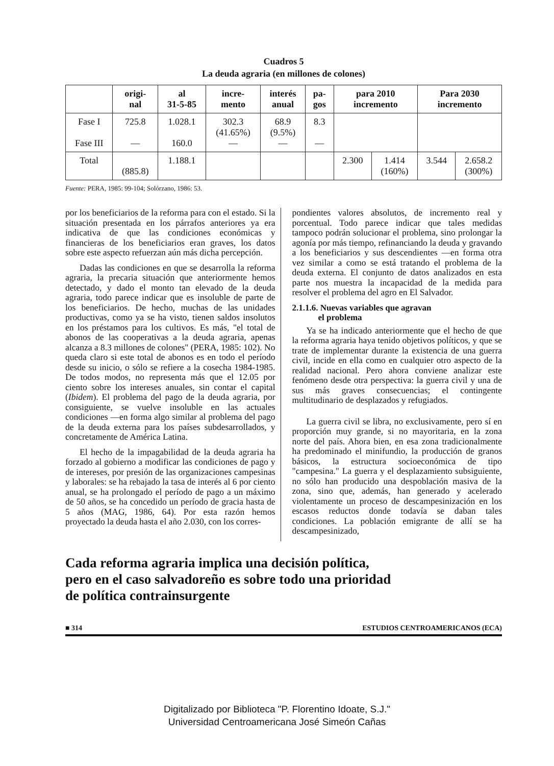Cuadros 5
La deuda agraria (en millones de colones)
| | origi- nal | al 31-5-85 | incre- mento | interés anual | pa- gos | para 2010 incremento | | Para 2030 incremento | |
| --- | --- | --- | --- | --- | --- | --- | --- | --- | --- |
| Fase I Fase III | 725.8 — | 1.028.1 160.0 | 302.3 (41.65%) — | 68.9 (9.5%) — | 8.3 — | | | | |
| Total | (885.8) | 1.188.1 | | | | 2.300 | 1.414 (160%) | 3.544 | 2.658.2 (300%) |
Fuente: PERA, 1985: 99-104; Solórzano, 1986: 53.
por los beneficiarios de la reforma para con el estado. Si la situación presentada en los párrafos anteriores ya era indicativa de que las condiciones económicas y financieras de los beneficiarios eran graves, los datos sobre este aspecto refuerzan aún más dicha percepción.
Dadas las condiciones en que se desarrolla la reforma agraria, la precaria situación que anteriormente hemos detectado, y dado el monto tan elevado de la deuda agraria, todo parece indicar que es insoluble de parte de los beneficiarios. De hecho, muchas de las unidades productivas, como ya se ha visto, tienen saldos insolutos en los préstamos para los cultivos. Es más, "el total de abonos de las cooperativas a la deuda agraria, apenas alcanza a 8.3 millones de colones" (PERA, 1985: 102). No queda claro si este total de abonos es en todo el período desde su inicio, o sólo se refiere a la cosecha 1984-1985. De todos modos, no representa más que el 12.05 por ciento sobre los intereses anuales, sin contar el capital (Ibidem). El problema del pago de la deuda agraria, por consiguiente, se vuelve insoluble en las actuales condiciones —en forma algo similar al problema del pago de la deuda externa para los países subdesarrollados, y concretamente de América Latina.
El hecho de la impagabilidad de la deuda agraria ha forzado al gobierno a modificar las condiciones de pago y de intereses, por presión de las organizaciones campesinas y laborales: se ha rebajado la tasa de interés al 6 por ciento anual, se ha prolongado el período de pago a un máximo de 50 años, se ha concedido un período de gracia hasta de 5 años (MAG, 1986, 64). Por esta razón hemos proyectado la deuda hasta el año 2.030, con los corres-
pondientes valores absolutos, de incremento real y porcentual. Todo parece indicar que tales medidas tampoco podrán solucionar el problema, sino prolongar la agonía por más tiempo, refinanciando la deuda y gravando a los beneficiarios y sus descendientes —en forma otra vez similar a como se está tratando el problema de la deuda externa. El conjunto de datos analizados en esta parte nos muestra la incapacidad de la medida para resolver el problema del agro en El Salvador.
2.1.1.6. Nuevas variables que agravan
el problema
Ya se ha indicado anteriormente que el hecho de que la reforma agraria haya tenido objetivos políticos, y que se trate de implementar durante la existencia de una guerra civil, incide en ella como en cualquier otro aspecto de la realidad nacional. Pero ahora conviene analizar este fenómeno desde otra perspectiva: la guerra civil y una de sus más graves consecuencias; el contingente multitudinario de desplazados y refugiados.
La guerra civil se libra, no exclusivamente, pero sí en proporción muy grande, si no mayoritaria, en la zona norte del país. Ahora bien, en esa zona tradicionalmente ha predominado el minifundio, la producción de granos básicos, la estructura socioeconómica de tipo "campesina." La guerra y el desplazamiento subsiguiente, no sólo han producido una despoblación masiva de la zona, sino que, además, han generado y acelerado violentamente un proceso de descampesinización en los escasos reductos donde todavía se daban tales condiciones. La población emigrante de allí se ha descampesinizado,
Cada reforma agraria implica una decisión política,
pero en el caso salvadoreño es sobre todo una prioridad
de política contrainsurgente
■ 314 ESTUDIOS CENTROAMERICANOS (ECA)
Digitalizado por Biblioteca "P. Florentino Idoate, S.J."
Universidad Centroamericana José Simeón Cañas